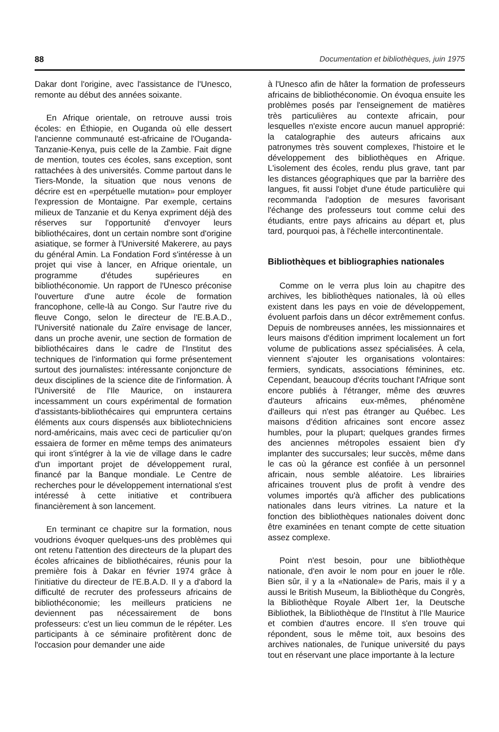88 Documentation et bibliothèques, juin 1975
Dakar dont l'origine, avec l'assistance de l'Unesco, remonte au début des années soixante.
En Afrique orientale, on retrouve aussi trois écoles: en Éthiopie, en Ouganda où elle dessert l'ancienne communauté est-africaine de l'Ouganda-Tanzanie-Kenya, puis celle de la Zambie. Fait digne de mention, toutes ces écoles, sans exception, sont rattachées à des universités. Comme partout dans le Tiers-Monde, la situation que nous venons de décrire est en «perpétuelle mutation» pour employer l'expression de Montaigne. Par exemple, certains milieux de Tanzanie et du Kenya expriment déjà des réserves sur l'opportunité d'envoyer leurs bibliothécaires, dont un certain nombre sont d'origine asiatique, se former à l'Université Makerere, au pays du général Amin. La Fondation Ford s'intéresse à un projet qui vise à lancer, en Afrique orientale, un programme d'études supérieures en bibliothéconomie. Un rapport de l'Unesco préconise l'ouverture d'une autre école de formation francophone, celle-là au Congo. Sur l'autre rive du fleuve Congo, selon le directeur de l'E.B.A.D., l'Université nationale du Zaïre envisage de lancer, dans un proche avenir, une section de formation de bibliothécaires dans le cadre de l'Institut des techniques de l'information qui forme présentement surtout des journalistes: intéressante conjoncture de deux disciplines de la science dite de l'information. À l'Université de l'Ile Maurice, on instaurera incessamment un cours expérimental de formation d'assistants-bibliothécaires qui empruntera certains éléments aux cours dispensés aux bibliotechniciens nord-américains, mais avec ceci de particulier qu'on essaiera de former en même temps des animateurs qui iront s'intégrer à la vie de village dans le cadre d'un important projet de développement rural, financé par la Banque mondiale. Le Centre de recherches pour le développement international s'est intéressé à cette initiative et contribuera financièrement à son lancement.
En terminant ce chapitre sur la formation, nous voudrions évoquer quelques-uns des problèmes qui ont retenu l'attention des directeurs de la plupart des écoles africaines de bibliothécaires, réunis pour la première fois à Dakar en février 1974 grâce à l'initiative du directeur de l'E.B.A.D. Il y a d'abord la difficulté de recruter des professeurs africains de bibliothéconomie; les meilleurs praticiens ne deviennent pas nécessairement de bons professeurs: c'est un lieu commun de le répéter. Les participants à ce séminaire profitèrent donc de l'occasion pour demander une aide
à l'Unesco afin de hâter la formation de professeurs africains de bibliothéconomie. On évoqua ensuite les problèmes posés par l'enseignement de matières très particulières au contexte africain, pour lesquelles n'existe encore aucun manuel approprié: la catalographie des auteurs africains aux patronymes très souvent complexes, l'histoire et le développement des bibliothèques en Afrique. L'isolement des écoles, rendu plus grave, tant par les distances géographiques que par la barrière des langues, fit aussi l'objet d'une étude particulière qui recommanda l'adoption de mesures favorisant l'échange des professeurs tout comme celui des étudiants, entre pays africains au départ et, plus tard, pourquoi pas, à l'échelle intercontinentale.
Bibliothèques et bibliographies nationales
Comme on le verra plus loin au chapitre des archives, les bibliothèques nationales, là où elles existent dans les pays en voie de développement, évoluent parfois dans un décor extrêmement confus. Depuis de nombreuses années, les missionnaires et leurs maisons d'édition impriment localement un fort volume de publications assez spécialisées. À cela, viennent s'ajouter les organisations volontaires: fermiers, syndicats, associations féminines, etc. Cependant, beaucoup d'écrits touchant l'Afrique sont encore publiés à l'étranger, même des œuvres d'auteurs africains eux-mêmes, phénomène d'ailleurs qui n'est pas étranger au Québec. Les maisons d'édition africaines sont encore assez humbles, pour la plupart; quelques grandes firmes des anciennes métropoles essaient bien d'y implanter des succursales; leur succès, même dans le cas où la gérance est confiée à un personnel africain, nous semble aléatoire. Les librairies africaines trouvent plus de profit à vendre des volumes importés qu'à afficher des publications nationales dans leurs vitrines. La nature et la fonction des bibliothèques nationales doivent donc être examinées en tenant compte de cette situation assez complexe.
Point n'est besoin, pour une bibliothèque nationale, d'en avoir le nom pour en jouer le rôle. Bien sûr, il y a la «Nationale» de Paris, mais il y a aussi le British Museum, la Bibliothèque du Congrès, la Bibliothèque Royale Albert 1er, la Deutsche Bibliothek, la Bibliothèque de l'Institut à l'Ile Maurice et combien d'autres encore. Il s'en trouve qui répondent, sous le même toit, aux besoins des archives nationales, de l'unique université du pays tout en réservant une place importante à la lecture